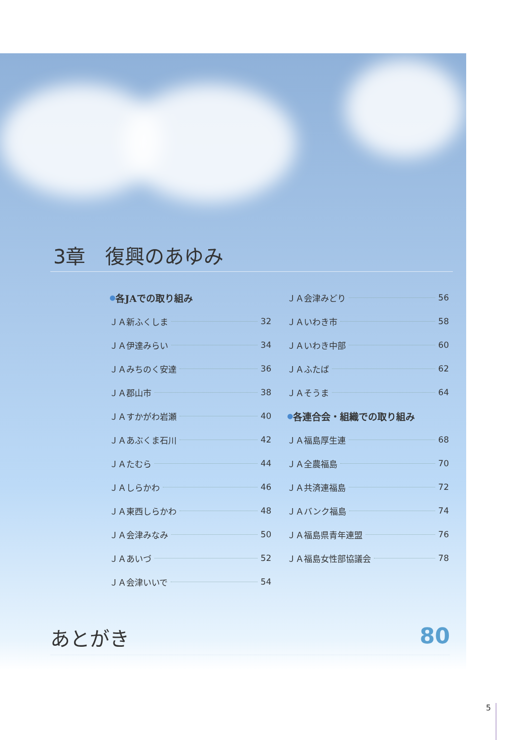3章　復興のあゆみ
● 各JAでの取り組み
ＪＡ新ふくしま 32
ＪＡ伊達みらい 34
ＪＡみちのく安達 36
ＪＡ郡山市 38
ＪＡすかがわ岩瀬 40
ＪＡあぶくま石川 42
ＪＡたむら 44
ＪＡしらかわ 46
ＪＡ東西しらかわ 48
ＪＡ会津みなみ 50
ＪＡあいづ 52
ＪＡ会津いいで 54
ＪＡ会津みどり 56
ＪＡいわき市 58
ＪＡいわき中部 60
ＪＡふたば 62
ＪＡそうま 64
● 各連合会・組織での取り組み
ＪＡ福島厚生連 68
ＪＡ全農福島 70
ＪＡ共済連福島 72
ＪＡバンク福島 74
ＪＡ福島県青年連盟 76
ＪＡ福島女性部協議会 78
あとがき 80
5